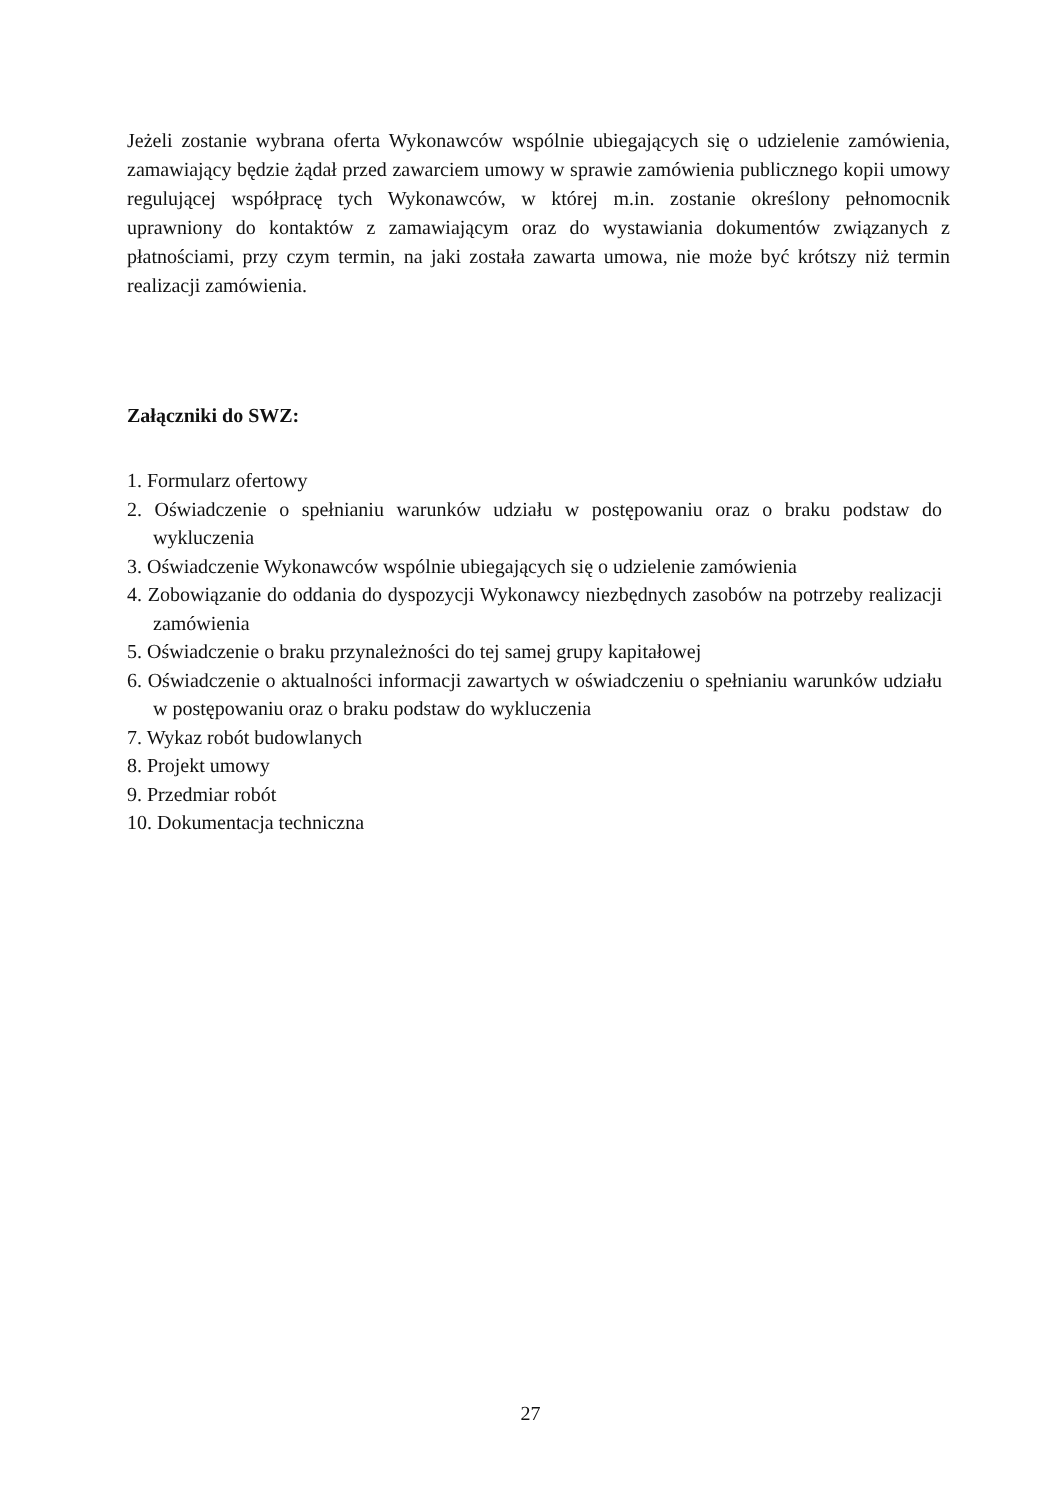Jeżeli zostanie wybrana oferta Wykonawców wspólnie ubiegających się o udzielenie zamówienia, zamawiający będzie żądał przed zawarciem umowy w sprawie zamówienia publicznego kopii umowy regulującej współpracę tych Wykonawców, w której m.in. zostanie określony pełnomocnik uprawniony do kontaktów z zamawiającym oraz do wystawiania dokumentów związanych z płatnościami, przy czym termin, na jaki została zawarta umowa, nie może być krótszy niż termin realizacji zamówienia.
Załączniki do SWZ:
1. Formularz ofertowy
2. Oświadczenie o spełnianiu warunków udziału w postępowaniu oraz o braku podstaw do wykluczenia
3. Oświadczenie Wykonawców wspólnie ubiegających się o udzielenie zamówienia
4. Zobowiązanie do oddania do dyspozycji Wykonawcy niezbędnych zasobów na potrzeby realizacji zamówienia
5. Oświadczenie o braku przynależności do tej samej grupy kapitałowej
6. Oświadczenie o aktualności informacji zawartych w oświadczeniu o spełnianiu warunków udziału w postępowaniu oraz o braku podstaw do wykluczenia
7. Wykaz robót budowlanych
8. Projekt umowy
9. Przedmiar robót
10. Dokumentacja techniczna
27